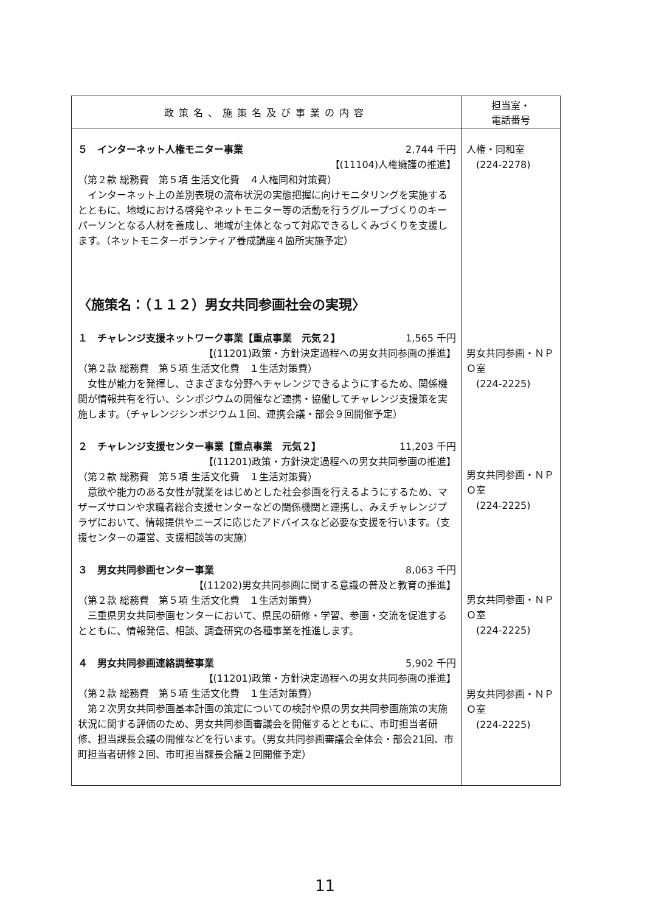| 政策名、施策名及び事業の内容 | 担当室・ 電話番号 |
| --- | --- |
| ５ インターネット人権モニター事業 2,744 千円 【(11104)人権擁護の推進】 （第２款 総務費 第５項 生活文化費 ４人権同和対策費） インターネット上の差別表現の流布状況の実態把握に向けモニタリングを実施するとともに、地域における啓発やネットモニター等の活動を行うグループづくりのキーパーソンとなる人材を養成し、地域が主体となって対応できるしくみづくりを支援します。（ネットモニターボランティア養成講座４箇所実施予定） 〈施策名：（１１２）男女共同参画社会の実現〉 １ チャレンジ支援ネットワーク事業【重点事業 元気２】 1,565 千円 【(11201)政策・方針決定過程への男女共同参画の推進】 （第２款 総務費 第５項 生活文化費 １生活対策費） 女性が能力を発揮し、さまざまな分野へチャレンジできるようにするため、関係機関が情報共有を行い、シンポジウムの開催など連携・協働してチャレンジ支援策を実施します。（チャレンジシンポジウム１回、連携会議・部会９回開催予定） ２ チャレンジ支援センター事業【重点事業 元気２】 11,203 千円 【(11201)政策・方針決定過程への男女共同参画の推進】 （第２款 総務費 第５項 生活文化費 １生活対策費） 意欲や能力のある女性が就業をはじめとした社会参画を行えるようにするため、マザーズサロンや求職者総合支援センターなどの関係機関と連携し、みえチャレンジプラザにおいて、情報提供やニーズに応じたアドバイスなど必要な支援を行います。（支援センターの運営、支援相談等の実施） ３ 男女共同参画センター事業 8,063 千円 【(11202)男女共同参画に関する意識の普及と教育の推進】 （第２款 総務費 第５項 生活文化費 １生活対策費） 三重県男女共同参画センターにおいて、県民の研修・学習、参画・交流を促進するとともに、情報発信、相談、調査研究の各種事業を推進します。 ４ 男女共同参画連絡調整事業 5,902 千円 【(11201)政策・方針決定過程への男女共同参画の推進】 （第２款 総務費 第５項 生活文化費 １生活対策費） 第２次男女共同参画基本計画の策定についての検討や県の男女共同参画施策の実施状況に関する評価のため、男女共同参画審議会を開催するとともに、市町担当者研修、担当課長会議の開催などを行います。（男女共同参画審議会全体会・部会21回、市町担当者研修２回、市町担当課長会議２回開催予定） | 人権・同和室 (224-2278) 男女共同参画・ＮＰＯ室 (224-2225) 男女共同参画・ＮＰＯ室 (224-2225) 男女共同参画・ＮＰＯ室 (224-2225) 男女共同参画・ＮＰＯ室 (224-2225) |
11